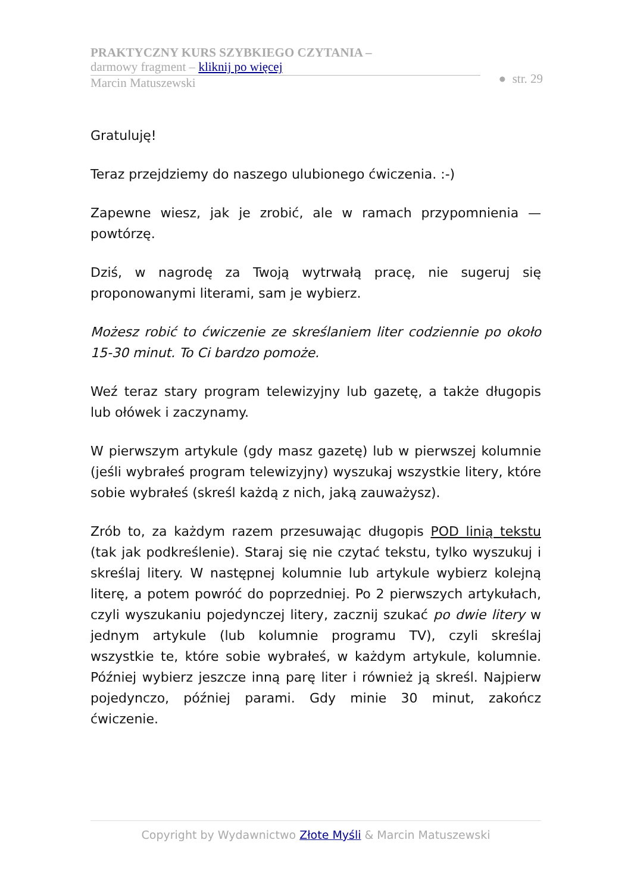PRAKTYCZNY KURS SZYBKIEGO CZYTANIA –
darmowy fragment – kliknij po więcej
Marcin Matuszewski
● str. 29
Gratuluję!
Teraz przejdziemy do naszego ulubionego ćwiczenia. :-)
Zapewne wiesz, jak je zrobić, ale w ramach przypomnienia — powtórzę.
Dziś, w nagrodę za Twoją wytrwałą pracę, nie sugeruj się proponowanymi literami, sam je wybierz.
Możesz robić to ćwiczenie ze skreślaniem liter codziennie po około 15-30 minut. To Ci bardzo pomoże.
Weź teraz stary program telewizyjny lub gazetę, a także długopis lub ołówek i zaczynamy.
W pierwszym artykule (gdy masz gazetę) lub w pierwszej kolumnie (jeśli wybrałeś program telewizyjny) wyszukaj wszystkie litery, które sobie wybrałeś (skreśl każdą z nich, jaką zauważysz).
Zrób to, za każdym razem przesuwając długopis POD linią tekstu (tak jak podkreślenie). Staraj się nie czytać tekstu, tylko wyszukuj i skreślaj litery. W następnej kolumnie lub artykule wybierz kolejną literę, a potem powróć do poprzedniej. Po 2 pierwszych artykułach, czyli wyszukaniu pojedynczej litery, zacznij szukać po dwie litery w jednym artykule (lub kolumnie programu TV), czyli skreślaj wszystkie te, które sobie wybrałeś, w każdym artykule, kolumnie. Później wybierz jeszcze inną parę liter i również ją skreśl. Najpierw pojedynczo, później parami. Gdy minie 30 minut, zakończ ćwiczenie.
Copyright by Wydawnictwo Złote Myśli & Marcin Matuszewski